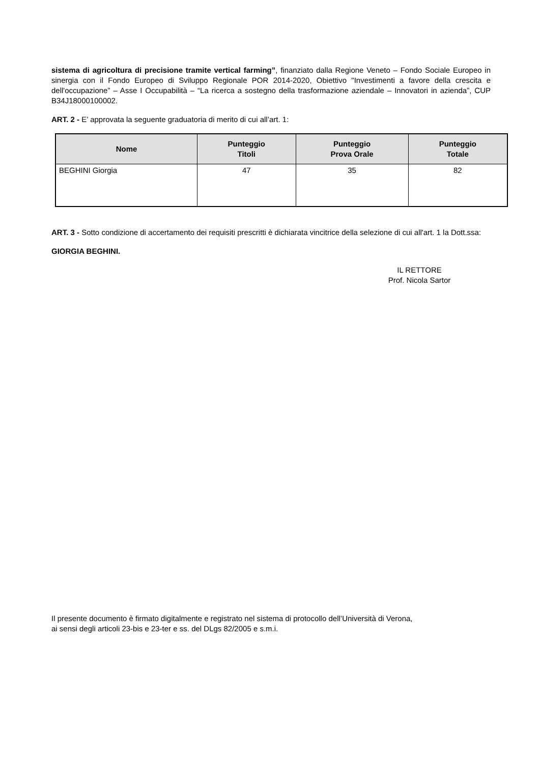sistema di agricoltura di precisione tramite vertical farming”, finanziato dalla Regione Veneto – Fondo Sociale Europeo in sinergia con il Fondo Europeo di Sviluppo Regionale POR 2014-2020, Obiettivo "Investimenti a favore della crescita e dell'occupazione” – Asse I Occupabilità – “La ricerca a sostegno della trasformazione aziendale – Innovatori in azienda”, CUP B34J18000100002.
ART. 2 - E’ approvata la seguente graduatoria di merito di cui all’art. 1:
| Nome | Punteggio Titoli | Punteggio Prova Orale | Punteggio Totale |
| --- | --- | --- | --- |
| BEGHINI Giorgia | 47 | 35 | 82 |
ART. 3 - Sotto condizione di accertamento dei requisiti prescritti è dichiarata vincitrice della selezione di cui all'art. 1 la Dott.ssa:
GIORGIA BEGHINI.
IL RETTORE
Prof. Nicola Sartor
Il presente documento è firmato digitalmente e registrato nel sistema di protocollo dell’Università di Verona,
ai sensi degli articoli 23-bis e 23-ter e ss. del DLgs 82/2005 e s.m.i.